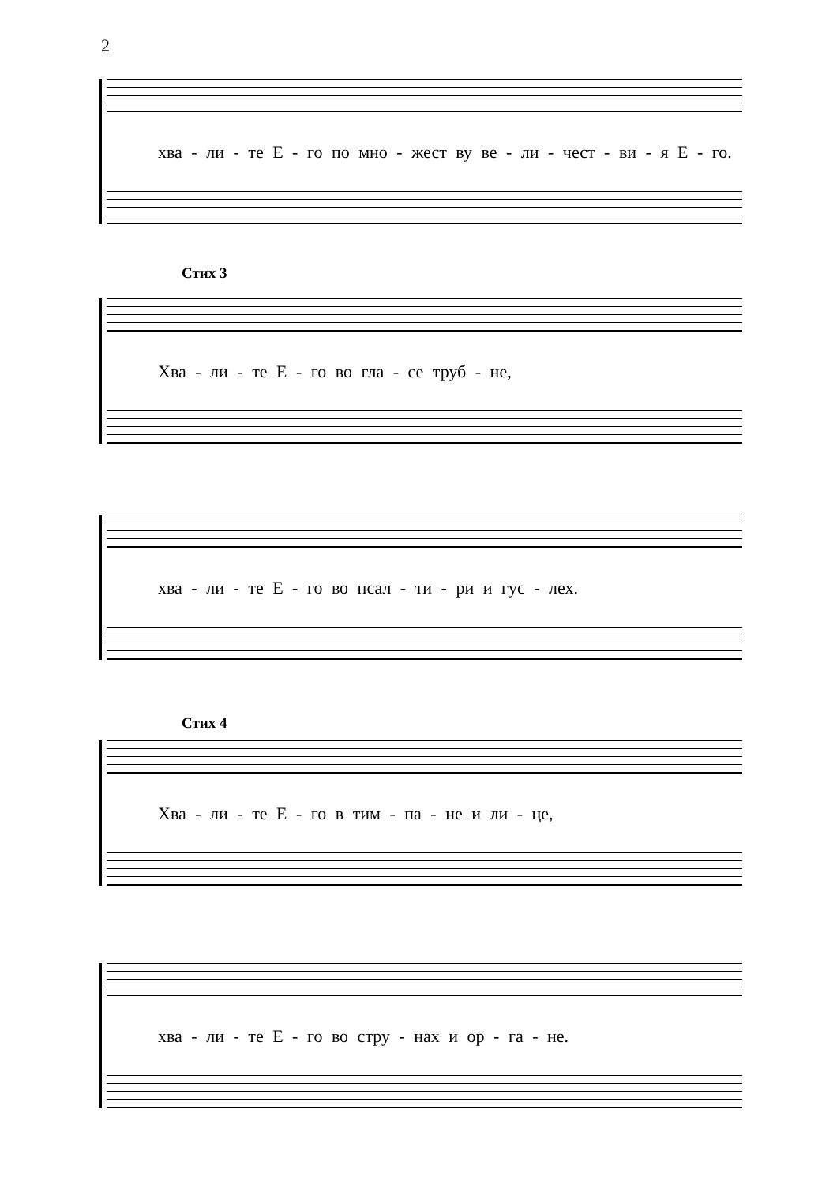2
хва - ли - те Е - го по мно - жест ву ве - ли - чест - ви - я Е - го.
Стих 3
Хва - ли - те Е - го во гла - се труб - не,
хва - ли - те Е - го во псал - ти - ри и гус - лех.
Стих 4
Хва - ли - те Е - го в тим - па - не и ли - це,
хва - ли - те Е - го во стру - нах и ор - га - не.